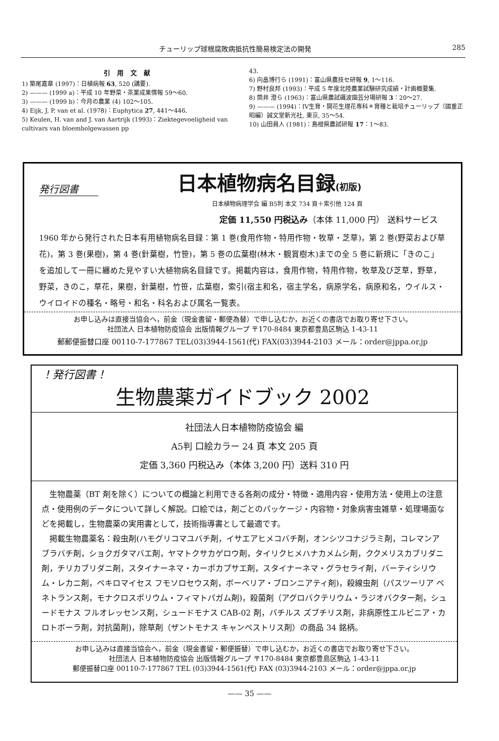チューリップ球根腐敗病抵抗性簡易検定法の開発 285
引用文献
1) 築尾嘉章 (1997)：日植病報 63, 520 (講要).
2) ——— (1999 a)：平成 10 年野菜・茶業成果情報 59〜60.
3) ——— (1999 b)：今月の農業 (4) 102〜105.
4) Eijk, J. P. van et al. (1978)：Euphytica 27, 441〜446.
5) Keulen, H. van and J. van Aartrijk (1993)：Ziektegevoeligheid van cultivars van bloembolgewassen pp
43.
6) 向畠博行ら (1991)：富山県農技セ研報 9, 1〜116.
7) 野村良邦 (1993)：平成 5 年度北陸農業試験研究成績・計画概要集.
8) 筒井 澄ら (1963)：富山県農試礪波園芸分場研報 3：20〜27.
9) ——— (1994)：IV生育・開花生理花専科＊育種と栽培チューリップ（國重正昭編）誠文堂新光社, 東京, 35〜54.
10) 山田員人 (1981)：島根県農試研報 17：1〜83.
発行図書 日本植物病名目録(初版)
日本植物病理学会 編 B5判 本文 734 頁＋索引他 124 頁
定価 11,550 円税込み（本体 11,000 円） 送料サービス
1960 年から発行された日本有用植物病名目録：第 1 巻(食用作物・特用作物・牧草・芝草)，第 2 巻(野菜および草花)，第 3 巻(果樹)，第 4 巻(針葉樹，竹笹)，第 5 巻の広葉樹(林木・観賞樹木)までの全 5 巻に新規に「きのこ」を追加して一冊に纏めた見やすい大植物病名目録です。掲載内容は，食用作物，特用作物，牧草及び芝草，野草，野菜，きのこ，草花，果樹，針葉樹，竹笹，広葉樹，索引(宿主和名，宿主学名，病原学名，病原和名，ウイルス・ウイロイドの種名・略号・和名・科名および属名一覧表。
お申し込みは直接当協会へ，前金（現金書留・郵便為替）で申し込むか，お近くの書店でお取り寄せ下さい。
社団法人 日本植物防疫協会 出版情報グループ 〒170-8484 東京都豊島区駒込 1-43-11
郵郵便振替口座 00110-7-177867 TEL(03)3944-1561(代) FAX(03)3944-2103 メール：order@jppa.or.jp
！発行図書！
生物農薬ガイドブック 2002
社団法人日本植物防疫協会 編
A5判 口絵カラー 24 頁 本文 205 頁
定価 3,360 円税込み（本体 3,200 円）送料 310 円
　生物農薬（BT 剤を除く）についての概論と利用できる各剤の成分・特徴・適用内容・使用方法・使用上の注意点・使用例のデータについて詳しく解説。口絵では，剤ごとのパッケージ・内容物・対象病害虫雑草・処理場面などを掲載し，生物農薬の実用書として，技術指導書として最適です。
　掲載生物農薬名：殺虫剤(ハモグリコマユバチ剤，イサエアヒメコバチ剤，オンシツコナジラミ剤，コレマンアブラバチ剤，ショクガタマバエ剤，ヤマトクサカゲロウ剤，タイリクヒメハナカメムシ剤，ククメリスカブリダニ剤，チリカブリダニ剤，スタイナーネマ・カーポカプサエ剤，スタイナーネマ・グラセライ剤，バーティシリウム・レカニ剤，ペキロマイセス フモソロセウス剤，ボーベリア・ブロンニアティ剤)，殺線虫剤（パスツーリア ペネトランス剤，モナクロスポリウム・フィマトパガム剤)，殺菌剤（アグロバクテリウム・ラジオバクター剤，シュードモナス フルオレッセンス剤，シュードモナス CAB-02 剤，バチルス ズブチリス剤，非病原性エルビニア・カロトボーラ剤，対抗菌剤)，除草剤（ザントモナス キャンペストリス剤）の商品 34 銘柄。
お申し込みは直接当協会へ，前金（現金書留・郵便振替）で申し込むか，お近くの書店でお取り寄せ下さい。
社団法人 日本植物防疫協会 出版情報グループ 〒170-8484 東京都豊島区駒込 1-43-11
郵便振替口座 00110-7-177867 TEL (03)3944-1561(代) FAX (03)3944-2103 メール：order@jppa.or.jp
—— 35 ——